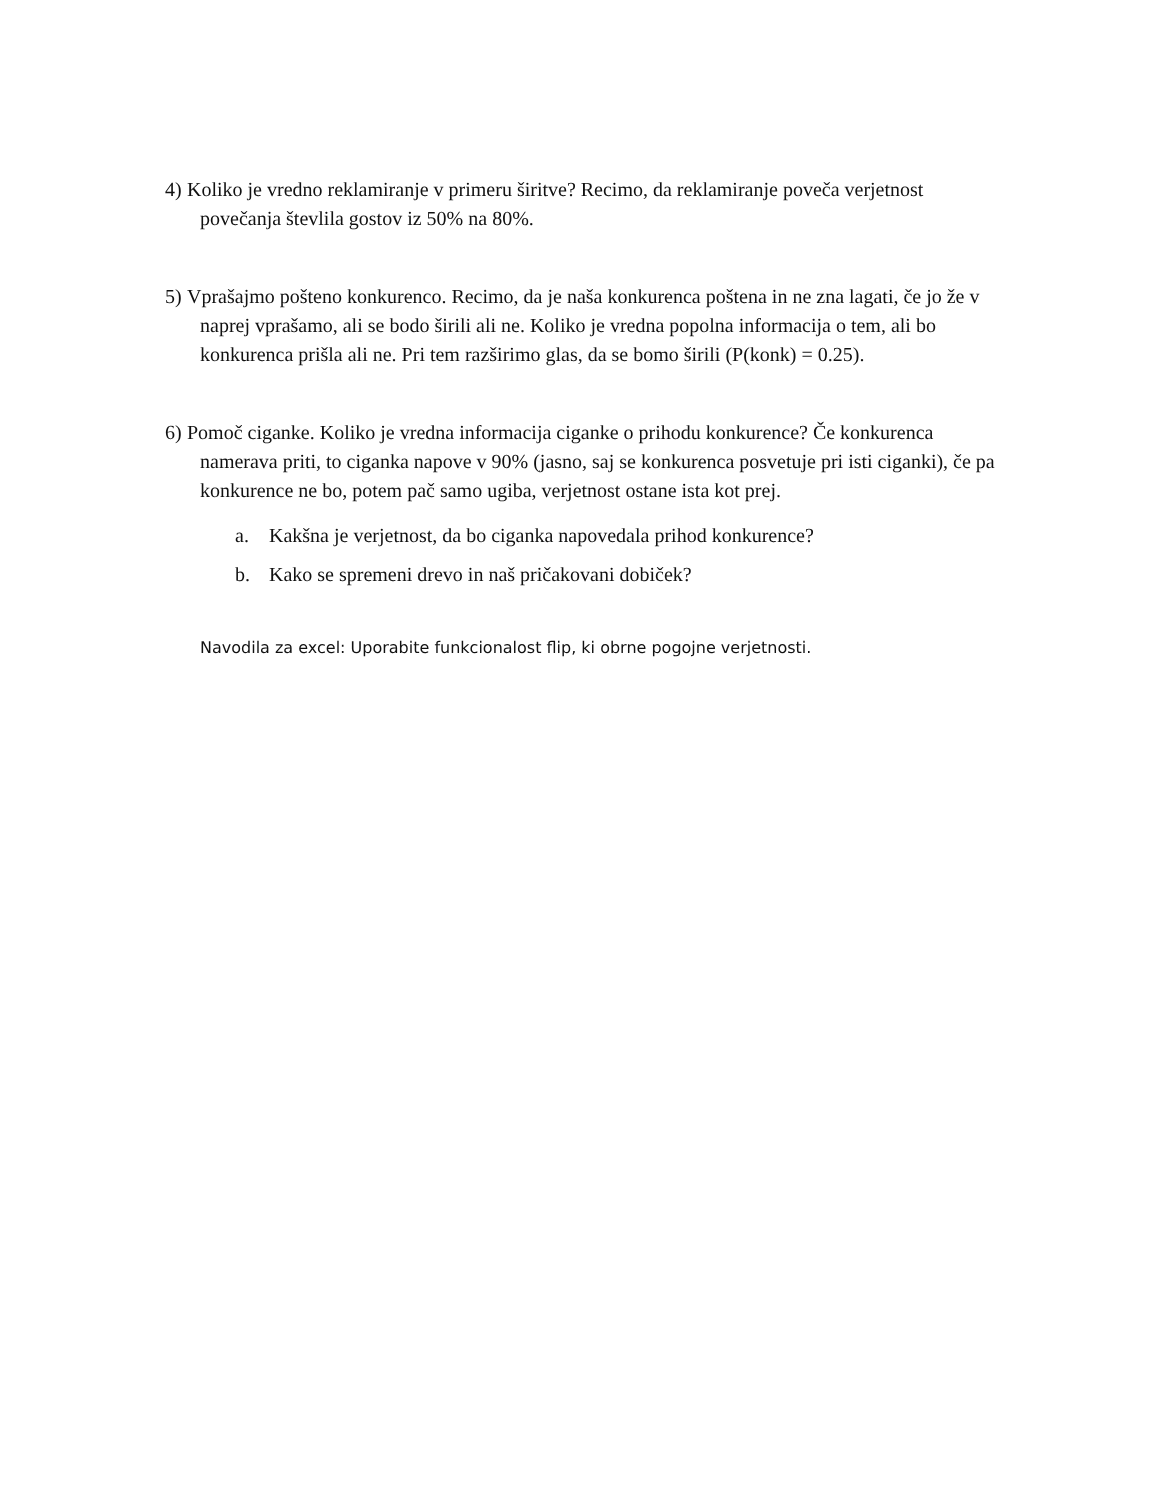4) Koliko je vredno reklamiranje v primeru širitve? Recimo, da reklamiranje poveča verjetnost
povečanja števlila gostov iz 50% na 80%.
5) Vprašajmo pošteno konkurenco. Recimo, da je naša konkurenca poštena in ne zna lagati, če jo že v
naprej vprašamo, ali se bodo širili ali ne. Koliko je vredna popolna informacija o tem, ali bo konkurenca prišla ali ne. Pri tem razširimo glas, da se bomo širili (P(konk) = 0.25).
6) Pomoč ciganke. Koliko je vredna informacija ciganke o prihodu konkurence? Če konkurenca
namerava priti, to ciganka napove v 90% (jasno, saj se konkurenca posvetuje pri isti ciganki), če pa konkurence ne bo, potem pač samo ugiba, verjetnost ostane ista kot prej.
a. Kakšna je verjetnost, da bo ciganka napovedala prihod konkurence?
b. Kako se spremeni drevo in naš pričakovani dobiček?
Navodila za excel: Uporabite funkcionalost flip, ki obrne pogojne verjetnosti.